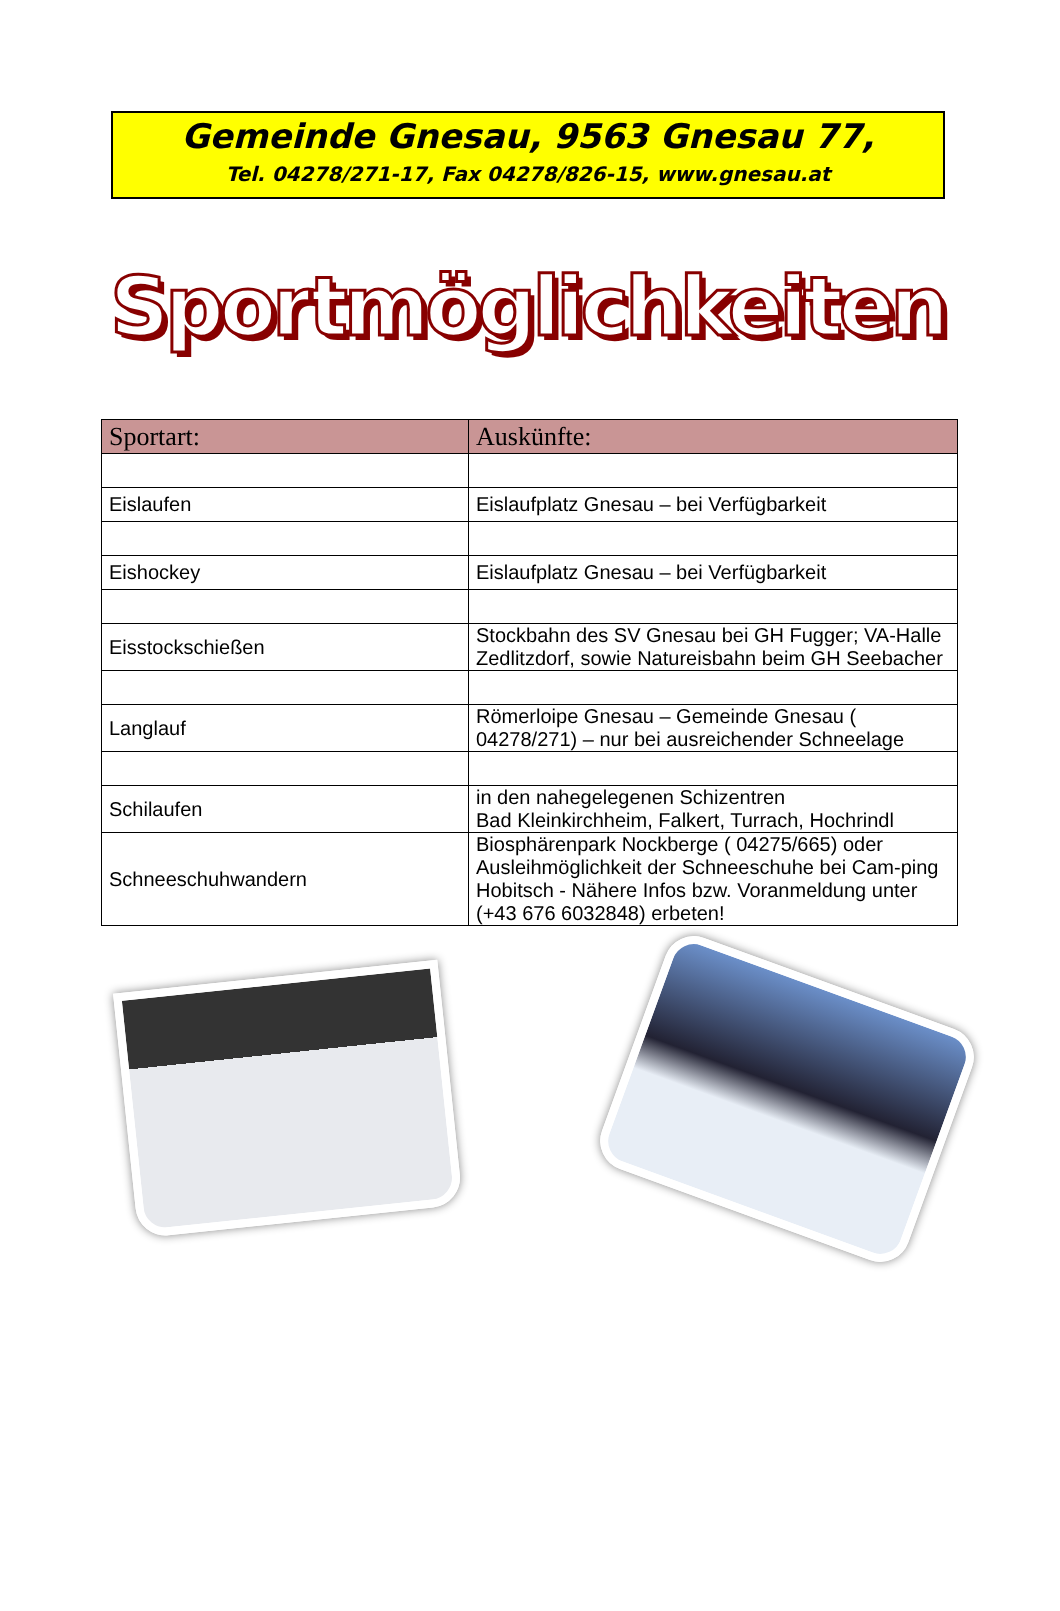Gemeinde Gnesau, 9563 Gnesau 77,
Tel. 04278/271-17, Fax 04278/826-15, www.gnesau.at
Sportmöglichkeiten
| Sportart: | Auskünfte: |
| --- | --- |
| Eislaufen | Eislaufplatz Gnesau – bei Verfügbarkeit |
| Eishockey | Eislaufplatz Gnesau – bei Verfügbarkeit |
| Eisstockschießen | Stockbahn des SV Gnesau bei GH Fugger; VA-Halle Zedlitzdorf, sowie Natureisbahn beim GH Seebacher |
| Langlauf | Römerloipe Gnesau – Gemeinde Gnesau ( 04278/271) – nur bei ausreichender Schneelage |
| Schilaufen | in den nahegelegenen Schizentren Bad Kleinkirchheim, Falkert, Turrach, Hochrindl |
| Schneeschuhwandern | Biosphärenpark Nockberge ( 04275/665) oder Ausleihmöglichkeit der Schneeschuhe bei Cam-ping Hobitsch - Nähere Infos bzw. Voranmeldung unter (+43 676 6032848) erbeten! |